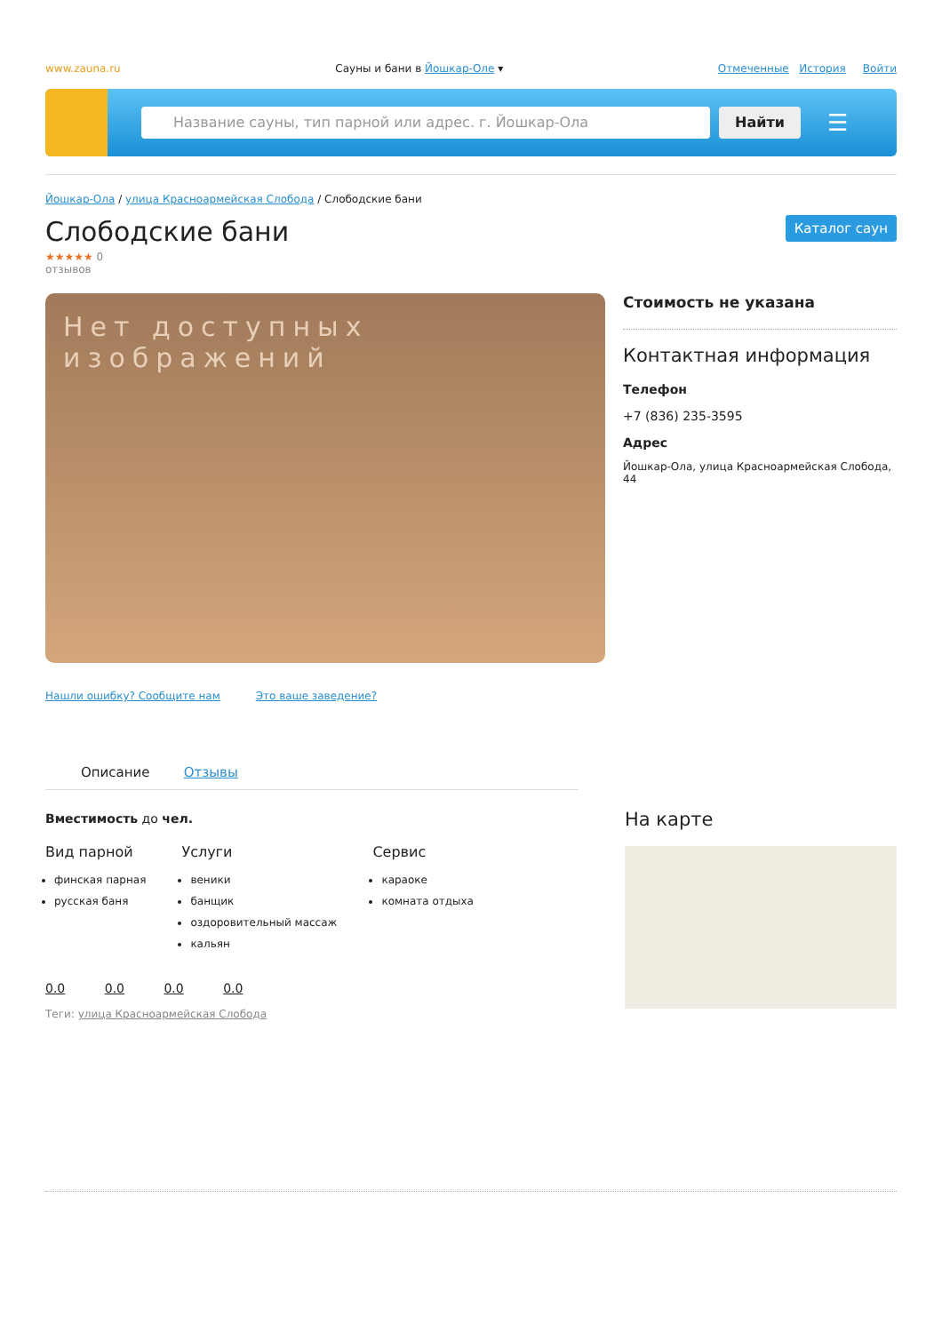www.zauna.ru Сауны и бани в Йошкар-Оле ▾ Отмеченные История Войти
Название сауны, тип парной или адрес. г. Йошкар-Ола Найти
☰
Йошкар-Ола / улица Красноармейская Слобода / Слободские бани
Слободские бани
Каталог саун
★★★★★ 0
отзывов
Нет доступных изображений
Нашли ошибку? Сообщите нам Это ваше заведение?
Стоимость не указана
Контактная информация
Телефон
+7 (836) 235-3595
Адрес
Йошкар-Ола, улица Красноармейская Слобода, 44
Описание Отзывы
Вместимость до чел.
Вид парной
финская парная
русская баня
Услуги
веники
банщик
оздоровительный массаж
кальян
Сервис
караоке
комната отдыха
0.0 0.0 0.0 0.0
Теги: улица Красноармейская Слобода
На карте